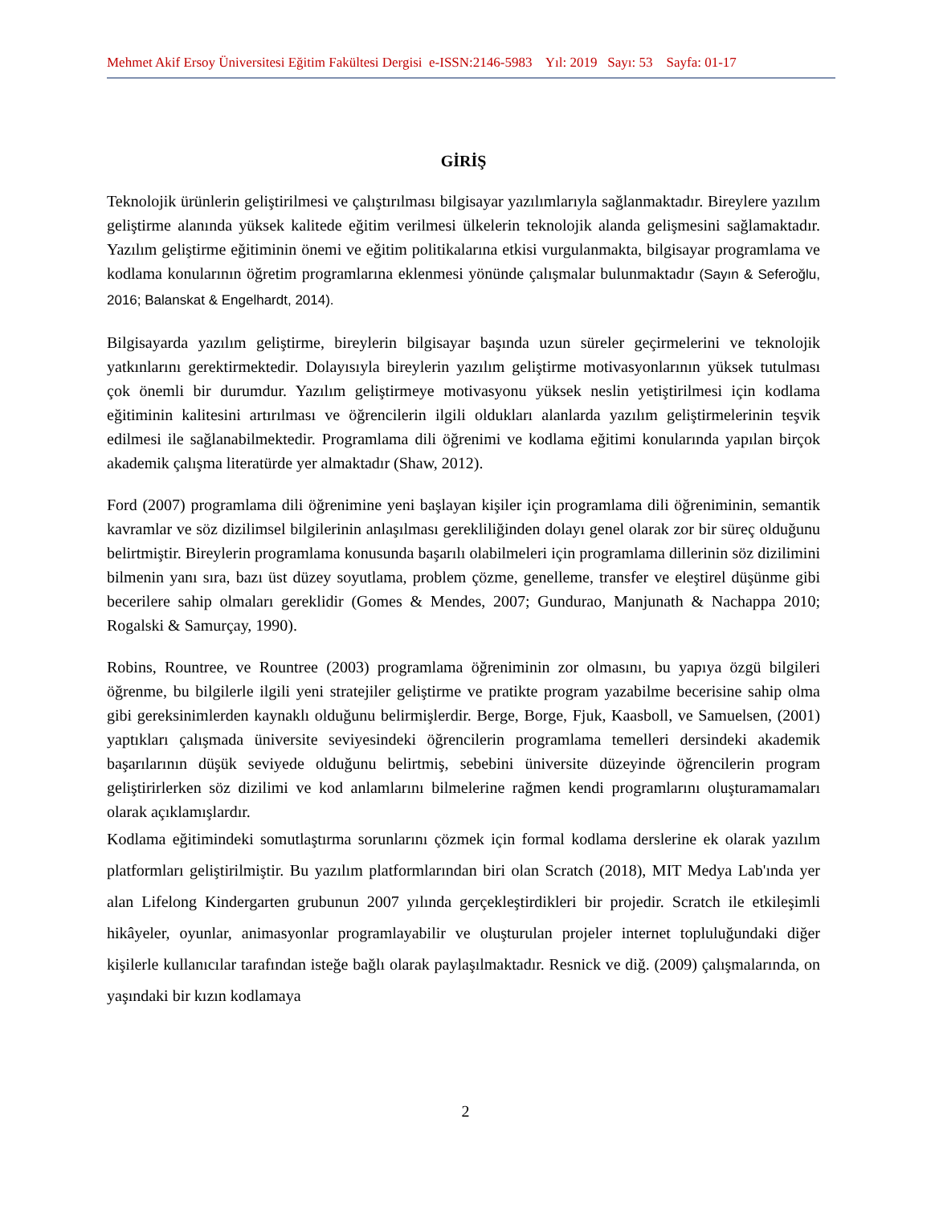Mehmet Akif Ersoy Üniversitesi Eğitim Fakültesi Dergisi e-ISSN:2146-5983 Yıl: 2019 Sayı: 53 Sayfa: 01-17
GİRİŞ
Teknolojik ürünlerin geliştirilmesi ve çalıştırılması bilgisayar yazılımlarıyla sağlanmaktadır. Bireylere yazılım geliştirme alanında yüksek kalitede eğitim verilmesi ülkelerin teknolojik alanda gelişmesini sağlamaktadır. Yazılım geliştirme eğitiminin önemi ve eğitim politikalarına etkisi vurgulanmakta, bilgisayar programlama ve kodlama konularının öğretim programlarına eklenmesi yönünde çalışmalar bulunmaktadır (Sayın & Seferoğlu, 2016; Balanskat & Engelhardt, 2014).
Bilgisayarda yazılım geliştirme, bireylerin bilgisayar başında uzun süreler geçirmelerini ve teknolojik yatkınlarını gerektirmektedir. Dolayısıyla bireylerin yazılım geliştirme motivasyonlarının yüksek tutulması çok önemli bir durumdur. Yazılım geliştirmeye motivasyonu yüksek neslin yetiştirilmesi için kodlama eğitiminin kalitesini artırılması ve öğrencilerin ilgili oldukları alanlarda yazılım geliştirmelerinin teşvik edilmesi ile sağlanabilmektedir. Programlama dili öğrenimi ve kodlama eğitimi konularında yapılan birçok akademik çalışma literatürde yer almaktadır (Shaw, 2012).
Ford (2007) programlama dili öğrenimine yeni başlayan kişiler için programlama dili öğreniminin, semantik kavramlar ve söz dizilimsel bilgilerinin anlaşılması gerekliliğinden dolayı genel olarak zor bir süreç olduğunu belirtmiştir. Bireylerin programlama konusunda başarılı olabilmeleri için programlama dillerinin söz dizilimini bilmenin yanı sıra, bazı üst düzey soyutlama, problem çözme, genelleme, transfer ve eleştirel düşünme gibi becerilere sahip olmaları gereklidir (Gomes & Mendes, 2007; Gundurao, Manjunath & Nachappa 2010; Rogalski & Samurçay, 1990).
Robins, Rountree, ve Rountree (2003) programlama öğreniminin zor olmasını, bu yapıya özgü bilgileri öğrenme, bu bilgilerle ilgili yeni stratejiler geliştirme ve pratikte program yazabilme becerisine sahip olma gibi gereksinimlerden kaynaklı olduğunu belirmişlerdir. Berge, Borge, Fjuk, Kaasboll, ve Samuelsen, (2001) yaptıkları çalışmada üniversite seviyesindeki öğrencilerin programlama temelleri dersindeki akademik başarılarının düşük seviyede olduğunu belirtmiş, sebebini üniversite düzeyinde öğrencilerin program geliştirirlerken söz dizilimi ve kod anlamlarını bilmelerine rağmen kendi programlarını oluşturamamaları olarak açıklamışlardır.
Kodlama eğitimindeki somutlaştırma sorunlarını çözmek için formal kodlama derslerine ek olarak yazılım platformları geliştirilmiştir. Bu yazılım platformlarından biri olan Scratch (2018), MIT Medya Lab'ında yer alan Lifelong Kindergarten grubunun 2007 yılında gerçekleştirdikleri bir projedir. Scratch ile etkileşimli hikâyeler, oyunlar, animasyonlar programlayabilir ve oluşturulan projeler internet topluluğundaki diğer kişilerle kullanıcılar tarafından isteğe bağlı olarak paylaşılmaktadır. Resnick ve diğ. (2009) çalışmalarında, on yaşındaki bir kızın kodlamaya
2